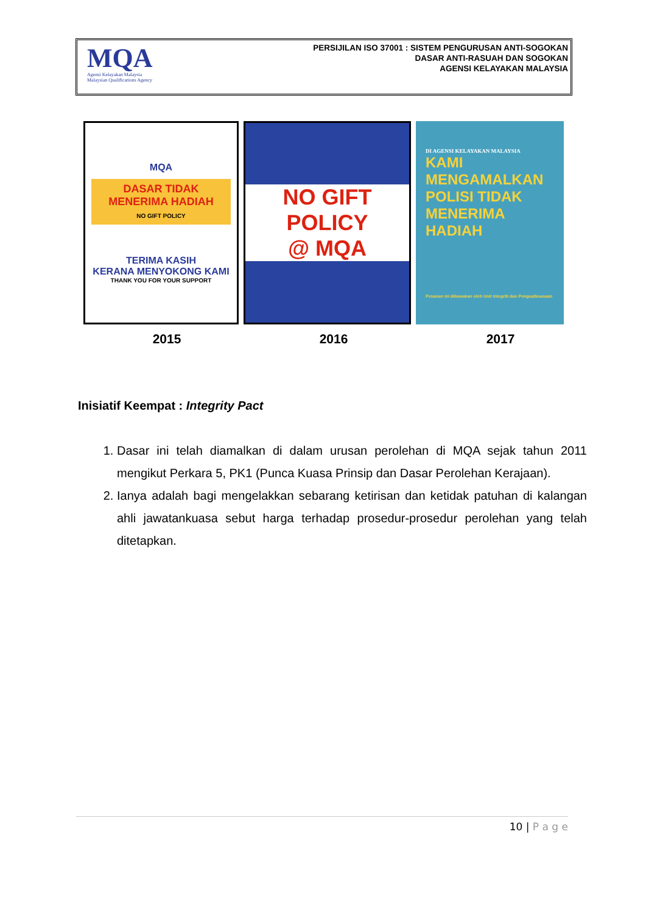MQA
Agensi Kelayakan Malaysia
Malaysian Qualifications Agency
PERSIJILAN ISO 37001 : SISTEM PENGURUSAN ANTI-SOGOKAN
DASAR ANTI-RASUAH DAN SOGOKAN
AGENSI KELAYAKAN MALAYSIA
MQA
DASAR TIDAK MENERIMA HADIAH
NO GIFT POLICY
TERIMA KASIH
KERANA MENYOKONG KAMI
THANK YOU FOR YOUR SUPPORT
NO GIFT POLICY
@ MQA
DI AGENSI KELAYAKAN MALAYSIA
KAMI MENGAMALKAN POLISI TIDAK MENERIMA HADIAH
Pesanan ini dibawakan oleh Unit Integriti dan Penguatkuasaan
2015 2016 2017
Inisiatif Keempat : Integrity Pact
1. Dasar ini telah diamalkan di dalam urusan perolehan di MQA sejak tahun 2011 mengikut Perkara 5, PK1 (Punca Kuasa Prinsip dan Dasar Perolehan Kerajaan).
2. Ianya adalah bagi mengelakkan sebarang ketirisan dan ketidak patuhan di kalangan ahli jawatankuasa sebut harga terhadap prosedur-prosedur perolehan yang telah ditetapkan.
10 | P a g e